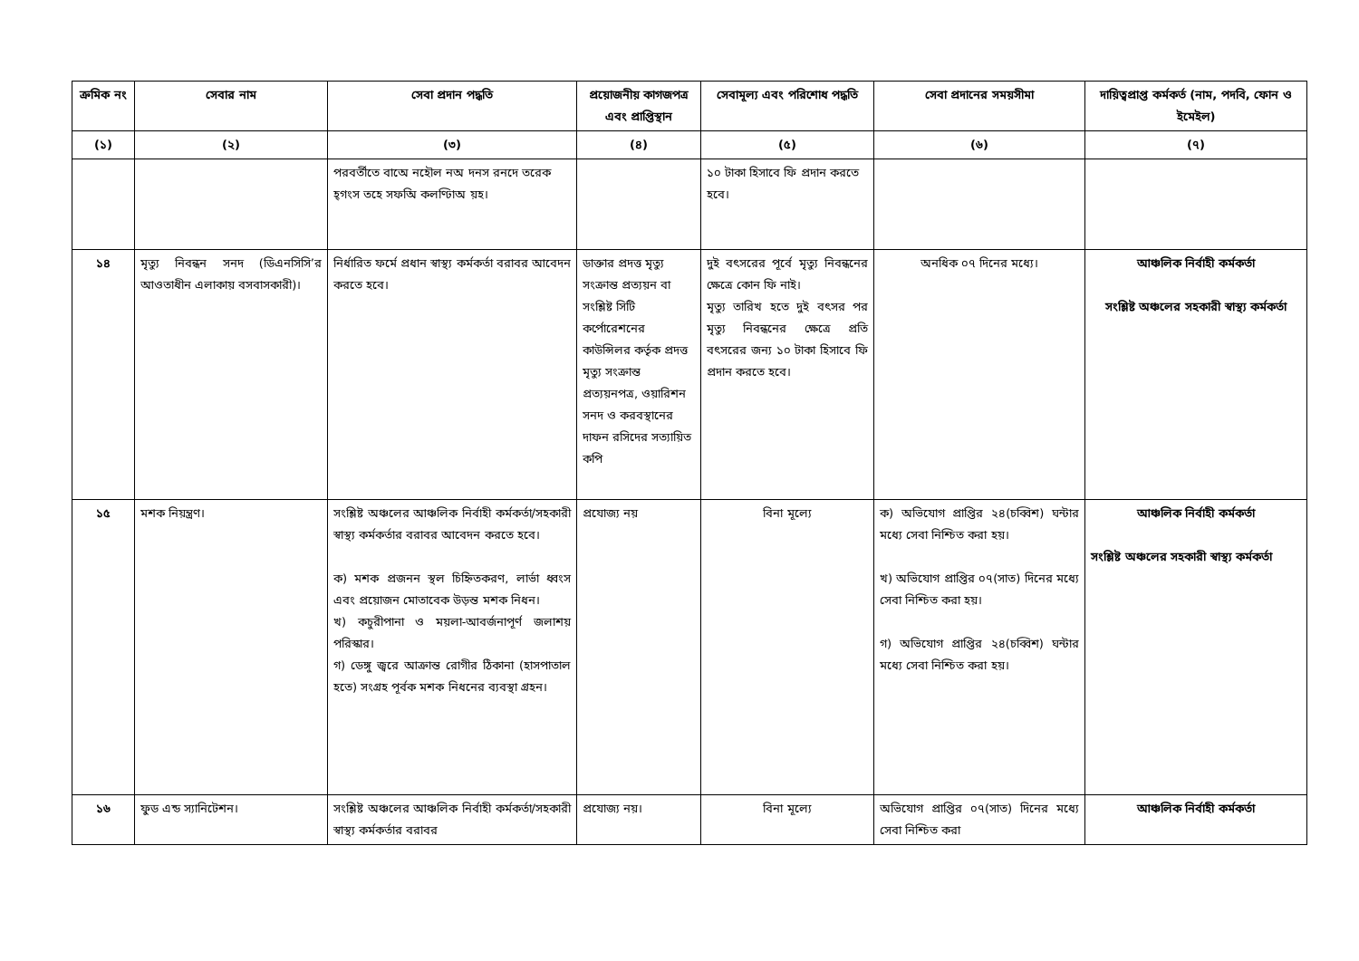| ক্রমিক নং | সেবার নাম | সেবা প্রদান পদ্ধতি | প্রয়োজনীয় কাগজপত্র এবং প্রাপ্তিস্থান | সেবামূল্য এবং পরিশোধ পদ্ধতি | সেবা প্রদানের সময়সীমা | দায়িত্বপ্রাপ্ত কর্মকর্ত (নাম, পদবি, ফোন ও ইমেইল) |
| --- | --- | --- | --- | --- | --- | --- |
| (১) | (২) | (৩) | (৪) | (৫) | (৬) | (৭) |
| | | পরবর্তীতে বাঅে নহৌল নঅ দনস রনদে তরেক হ্গংস তহে সফঅি কলণ্ঢিাঅ য়হ। | | ১০ টাকা হিসাবে ফি প্রদান করতে হবে। | | |
| ১৪ | মৃত্যু নিবন্ধন সনদ (ডিএনসিসি’র আওতাধীন এলাকায় বসবাসকারী)। | নির্ধারিত ফর্মে প্রধান স্বাস্থ্য কর্মকর্তা বরাবর আবেদন করতে হবে। | ডাক্তার প্রদত্ত মৃত্যু সংক্রান্ত প্রত্যয়ন বা সংশ্লিষ্ট সিটি কর্পোরেশনের কাউন্সিলর কর্তৃক প্রদত্ত মৃত্যু সংক্রান্ত প্রত্যয়নপত্র, ওয়ারিশন সনদ ও করবস্থানের দাফন রসিদের সত্যায়িত কপি | দুই বৎসরের পূর্বে মৃত্যু নিবন্ধনের ক্ষেত্রে কোন ফি নাই। মৃত্যু তারিখ হতে দুই বৎসর পর মৃত্যু নিবন্ধনের ক্ষেত্রে প্রতি বৎসরের জন্য ১০ টাকা হিসাবে ফি প্রদান করতে হবে। | অনধিক ০৭ দিনের মধ্যে। | আঞ্চলিক নির্বাহী কর্মকর্তা সংশ্লিষ্ট অঞ্চলের সহকারী স্বাস্থ্য কর্মকর্তা |
| ১৫ | মশক নিয়ন্ত্রণ। | সংশ্লিষ্ট অঞ্চলের আঞ্চলিক নির্বাহী কর্মকর্তা/সহকারী স্বাস্থ্য কর্মকর্তার বরাবর আবেদন করতে হবে। ক) মশক প্রজনন স্থল চিহ্নিতকরণ, লার্ভা ধ্বংস এবং প্রয়োজন মোতাবেক উড়ন্ত মশক নিধন। খ) কচুরীপানা ও ময়লা-আবর্জনাপূর্ণ জলাশয় পরিস্কার। গ) ডেঙ্গু জ্বরে আক্রান্ত রোগীর ঠিকানা (হাসপাতাল হতে) সংগ্রহ পূর্বক মশক নিধনের ব্যবস্থা গ্রহন। | প্রযোজ্য নয় | বিনা মূল্যে | ক) অভিযোগ প্রাপ্তির ২৪(চব্বিশ) ঘন্টার মধ্যে সেবা নিশ্চিত করা হয়। খ) অভিযোগ প্রাপ্তির ০৭(সাত) দিনের মধ্যে সেবা নিশ্চিত করা হয়। গ) অভিযোগ প্রাপ্তির ২৪(চব্বিশ) ঘন্টার মধ্যে সেবা নিশ্চিত করা হয়। | আঞ্চলিক নির্বাহী কর্মকর্তা সংশ্লিষ্ট অঞ্চলের সহকারী স্বাস্থ্য কর্মকর্তা |
| ১৬ | ফুড এন্ড স্যানিটেশন। | সংশ্লিষ্ট অঞ্চলের আঞ্চলিক নির্বাহী কর্মকর্তা/সহকারী স্বাস্থ্য কর্মকর্তার বরাবর | প্রযোজ্য নয়। | বিনা মূল্যে | অভিযোগ প্রাপ্তির ০৭(সাত) দিনের মধ্যে সেবা নিশ্চিত করা | আঞ্চলিক নির্বাহী কর্মকর্তা |